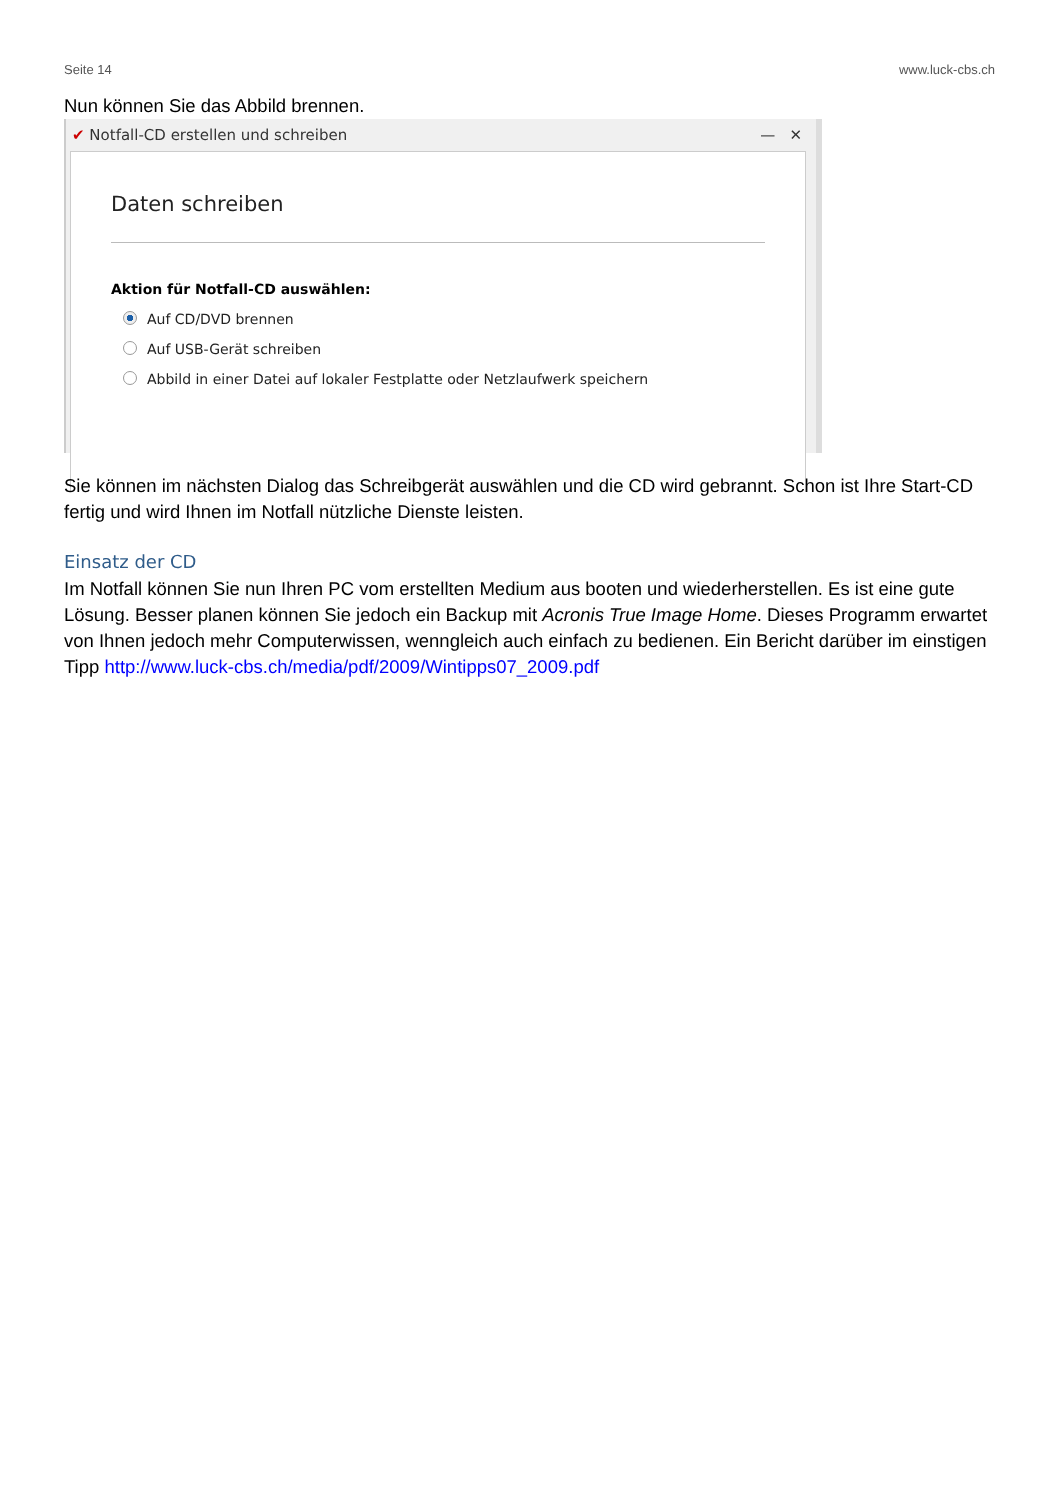Seite 14 www.luck-cbs.ch
Nun können Sie das Abbild brennen.
✔ Notfall-CD erstellen und schreiben — ✕
Daten schreiben
Aktion für Notfall-CD auswählen:
Auf CD/DVD brennen
Auf USB-Gerät schreiben
Abbild in einer Datei auf lokaler Festplatte oder Netzlaufwerk speichern
Sie können im nächsten Dialog das Schreibgerät auswählen und die CD wird gebrannt. Schon ist Ihre Start-CD fertig und wird Ihnen im Notfall nützliche Dienste leisten.
Einsatz der CD
Im Notfall können Sie nun Ihren PC vom erstellten Medium aus booten und wiederherstellen. Es ist eine gute Lösung. Besser planen können Sie jedoch ein Backup mit Acronis True Image Home. Dieses Programm erwartet von Ihnen jedoch mehr Computerwissen, wenngleich auch einfach zu bedienen. Ein Bericht darüber im einstigen Tipp http://www.luck-cbs.ch/media/pdf/2009/Wintipps07_2009.pdf